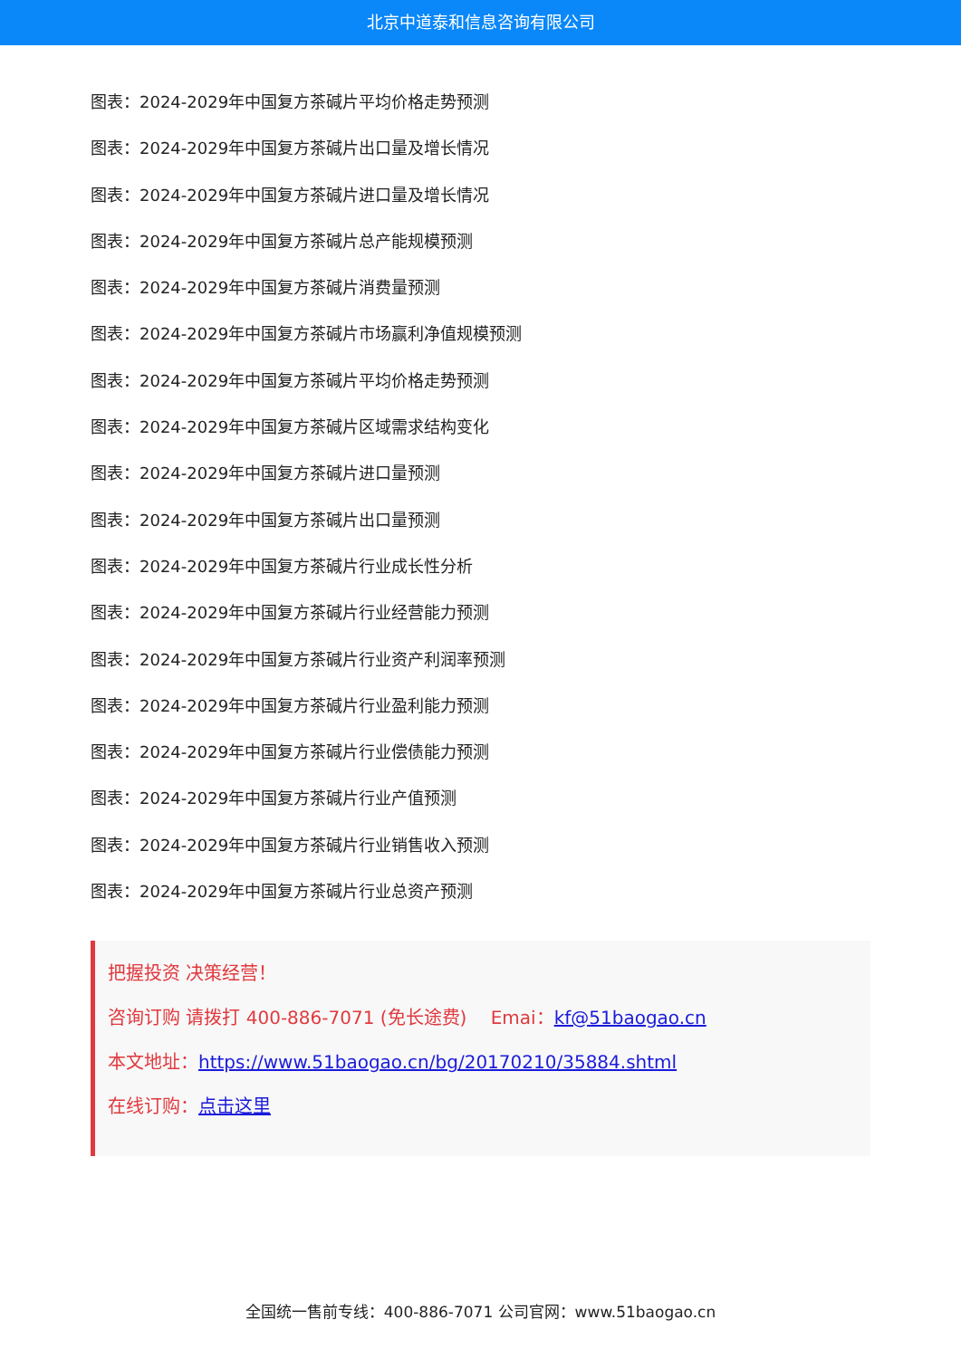北京中道泰和信息咨询有限公司
图表：2024-2029年中国复方茶碱片平均价格走势预测
图表：2024-2029年中国复方茶碱片出口量及增长情况
图表：2024-2029年中国复方茶碱片进口量及增长情况
图表：2024-2029年中国复方茶碱片总产能规模预测
图表：2024-2029年中国复方茶碱片消费量预测
图表：2024-2029年中国复方茶碱片市场赢利净值规模预测
图表：2024-2029年中国复方茶碱片平均价格走势预测
图表：2024-2029年中国复方茶碱片区域需求结构变化
图表：2024-2029年中国复方茶碱片进口量预测
图表：2024-2029年中国复方茶碱片出口量预测
图表：2024-2029年中国复方茶碱片行业成长性分析
图表：2024-2029年中国复方茶碱片行业经营能力预测
图表：2024-2029年中国复方茶碱片行业资产利润率预测
图表：2024-2029年中国复方茶碱片行业盈利能力预测
图表：2024-2029年中国复方茶碱片行业偿债能力预测
图表：2024-2029年中国复方茶碱片行业产值预测
图表：2024-2029年中国复方茶碱片行业销售收入预测
图表：2024-2029年中国复方茶碱片行业总资产预测
把握投资 决策经营！
咨询订购 请拨打 400-886-7071 (免长途费)　 Emai：kf@51baogao.cn
本文地址：https://www.51baogao.cn/bg/20170210/35884.shtml
在线订购：点击这里
全国统一售前专线：400-886-7071 公司官网：www.51baogao.cn